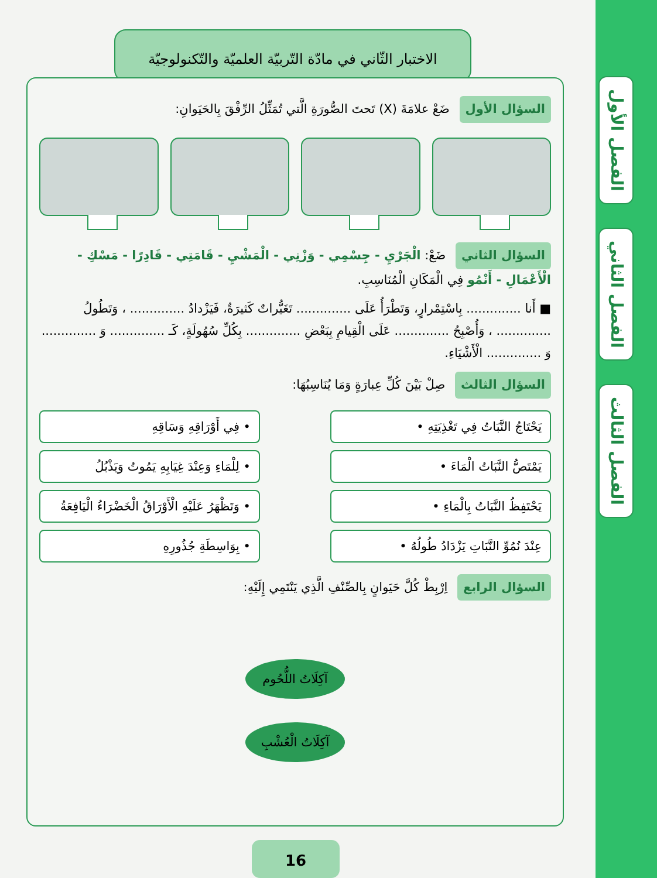الفصل الأول
الفصل الثاني
الفصل الثالث
الاختبار الثّاني في مادّة التّربيّة العلميّة والتّكنولوجيّة
السؤال الأول ضَعْ علامَةَ (X) تَحتَ الصُّورَةِ الَّتي تُمَثِّلُ الرِّفْقَ بِالحَيَوانِ:
السؤال الثاني ضَعْ: الْجَرْيِ - جِسْمِي - وَزْنِي - الْمَشْيِ - قَامَتِي - قَادِرًا - مَسْكِ - الْأَعْمَالِ - أَنْمُو فِي الْمَكَانِ الْمُنَاسِبِ.
■ أَنا .............. بِاسْتِمْرارٍ، وَتَطْرَأُ عَلَى .............. تَغَيُّراتٌ كَثيرَةٌ، فَيَزْدادُ .............. ، وَتَطُولُ .............. ، وَأُصْبِحُ .............. عَلَى الْقِيامِ بِبَعْضِ .............. بِكُلِّ سُهُولَةٍ، كَـ .............. وَ .............. وَ .............. الْأَشْيَاءِ.
السؤال الثالث صِلْ بَيْنَ كُلِّ عِبارَةٍ وَمَا يُنَاسِبُهَا:
يَحْتَاجُ النَّبَاتُ فِي تَغْذِيَتِهِ •
• فِي أَوْرَاقِهِ وَسَاقِهِ
يَمْتَصُّ النَّبَاتُ الْمَاءَ •
• لِلْمَاءِ وَعِنْدَ غِيَابِهِ يَمُوتُ وَيَذْبُلُ
يَحْتَفِظُ النَّبَاتُ بِالْمَاءِ •
• وَتَظْهَرُ عَلَيْهِ الْأَوْرَاقُ الْخَضْرَاءُ الْيَافِعَةُ
عِنْدَ نُمُوِّ النَّبَاتِ يَزْدَادُ طُولُهُ •
• بِوَاسِطَةِ جُذُورِهِ
السؤال الرابع اِرْبِطْ كُلَّ حَيَوانٍ بِالصِّنْفِ الَّذِي يَنْتَمِي إِلَيْهِ:
آكِلَاتُ اللُّحُوم
آكِلَاتُ الْعُشْبِ
16